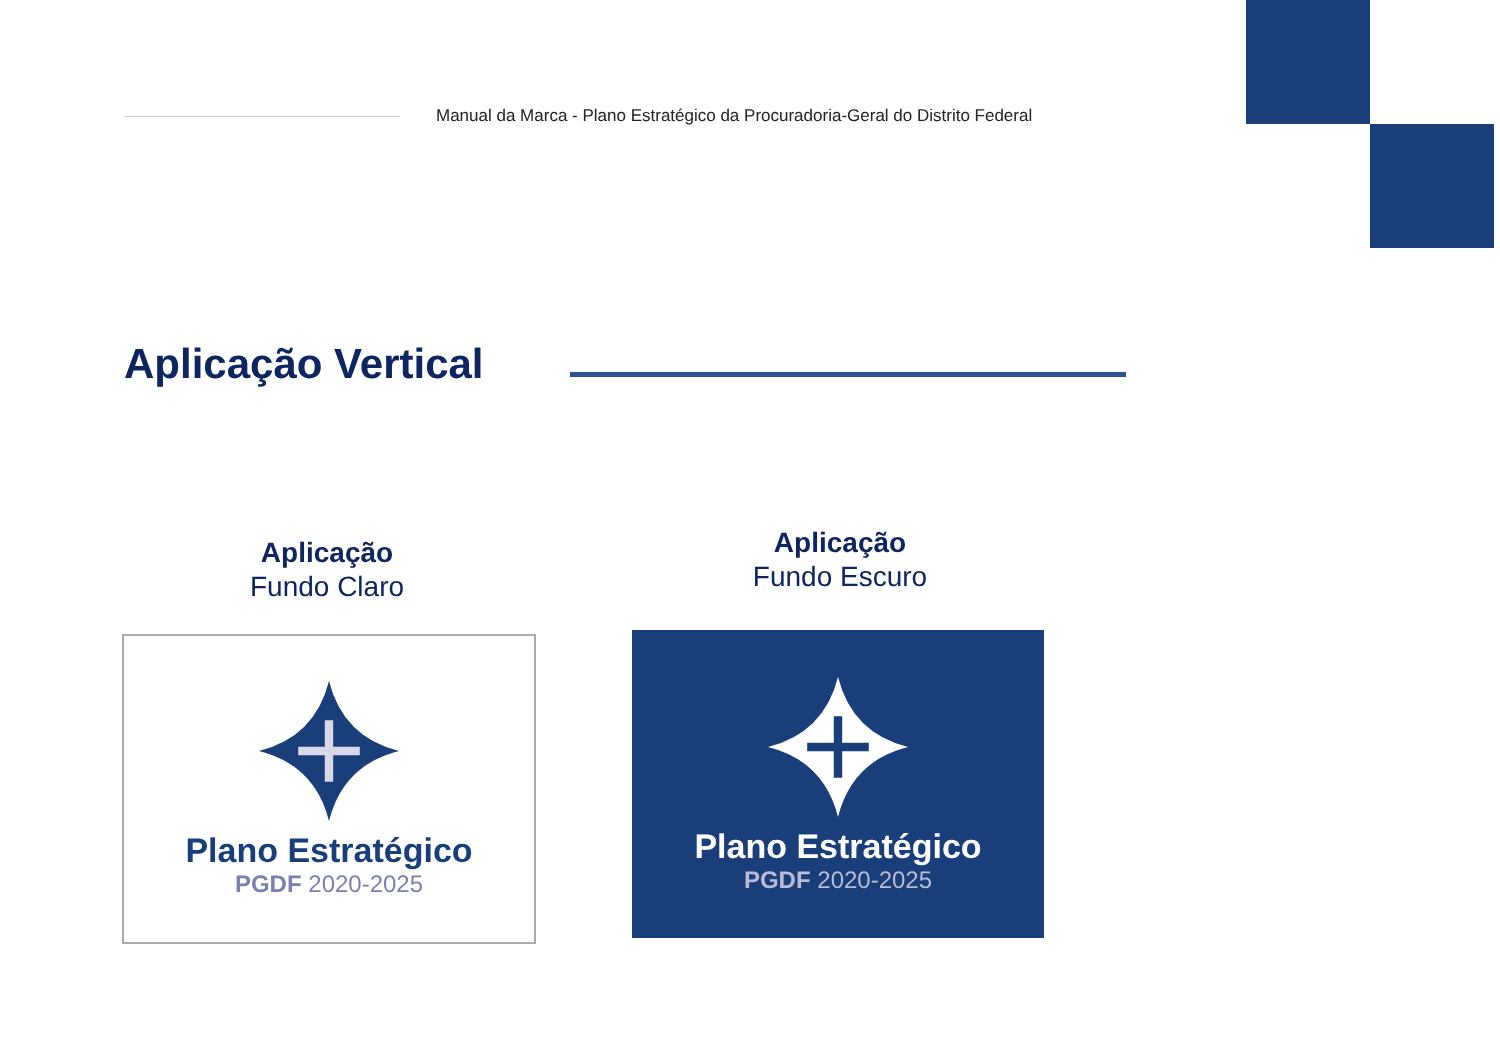Manual da Marca - Plano Estratégico da Procuradoria-Geral do Distrito Federal
Aplicação Vertical
Aplicação
Fundo Claro
Aplicação
Fundo Escuro
Plano Estratégico
PGDF 2020-2025
Plano Estratégico
PGDF 2020-2025